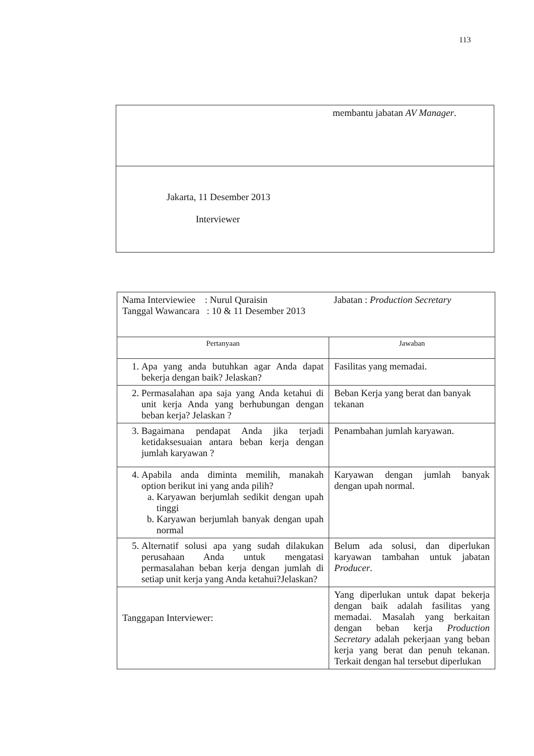113
| membantu jabatan AV Manager . |
| Jakarta, 11 Desember 2013 Interviewer |
| Nama Interviewiee : Nurul Quraisin Tanggal Wawancara : 10 & 11 Desember 2013 Jabatan : Production Secretary | |
| Pertanyaan | Jawaban |
| 1. Apa yang anda butuhkan agar Anda dapat bekerja dengan baik? Jelaskan? | Fasilitas yang memadai. |
| 2. Permasalahan apa saja yang Anda ketahui di unit kerja Anda yang berhubungan dengan beban kerja? Jelaskan ? | Beban Kerja yang berat dan banyak tekanan |
| 3. Bagaimana pendapat Anda jika terjadi ketidaksesuaian antara beban kerja dengan jumlah karyawan ? | Penambahan jumlah karyawan. |
| 4. Apabila anda diminta memilih, manakah option berikut ini yang anda pilih? a. Karyawan berjumlah sedikit dengan upah tinggi b. Karyawan berjumlah banyak dengan upah normal | Karyawan dengan jumlah banyak dengan upah normal. |
| 5. Alternatif solusi apa yang sudah dilakukan perusahaan Anda untuk mengatasi permasalahan beban kerja dengan jumlah di setiap unit kerja yang Anda ketahui?Jelaskan? | Belum ada solusi, dan diperlukan karyawan tambahan untuk jabatan Producer . |
| Tanggapan Interviewer: | Yang diperlukan untuk dapat bekerja dengan baik adalah fasilitas yang memadai. Masalah yang berkaitan dengan beban kerja Production Secretary adalah pekerjaan yang beban kerja yang berat dan penuh tekanan. Terkait dengan hal tersebut diperlukan |